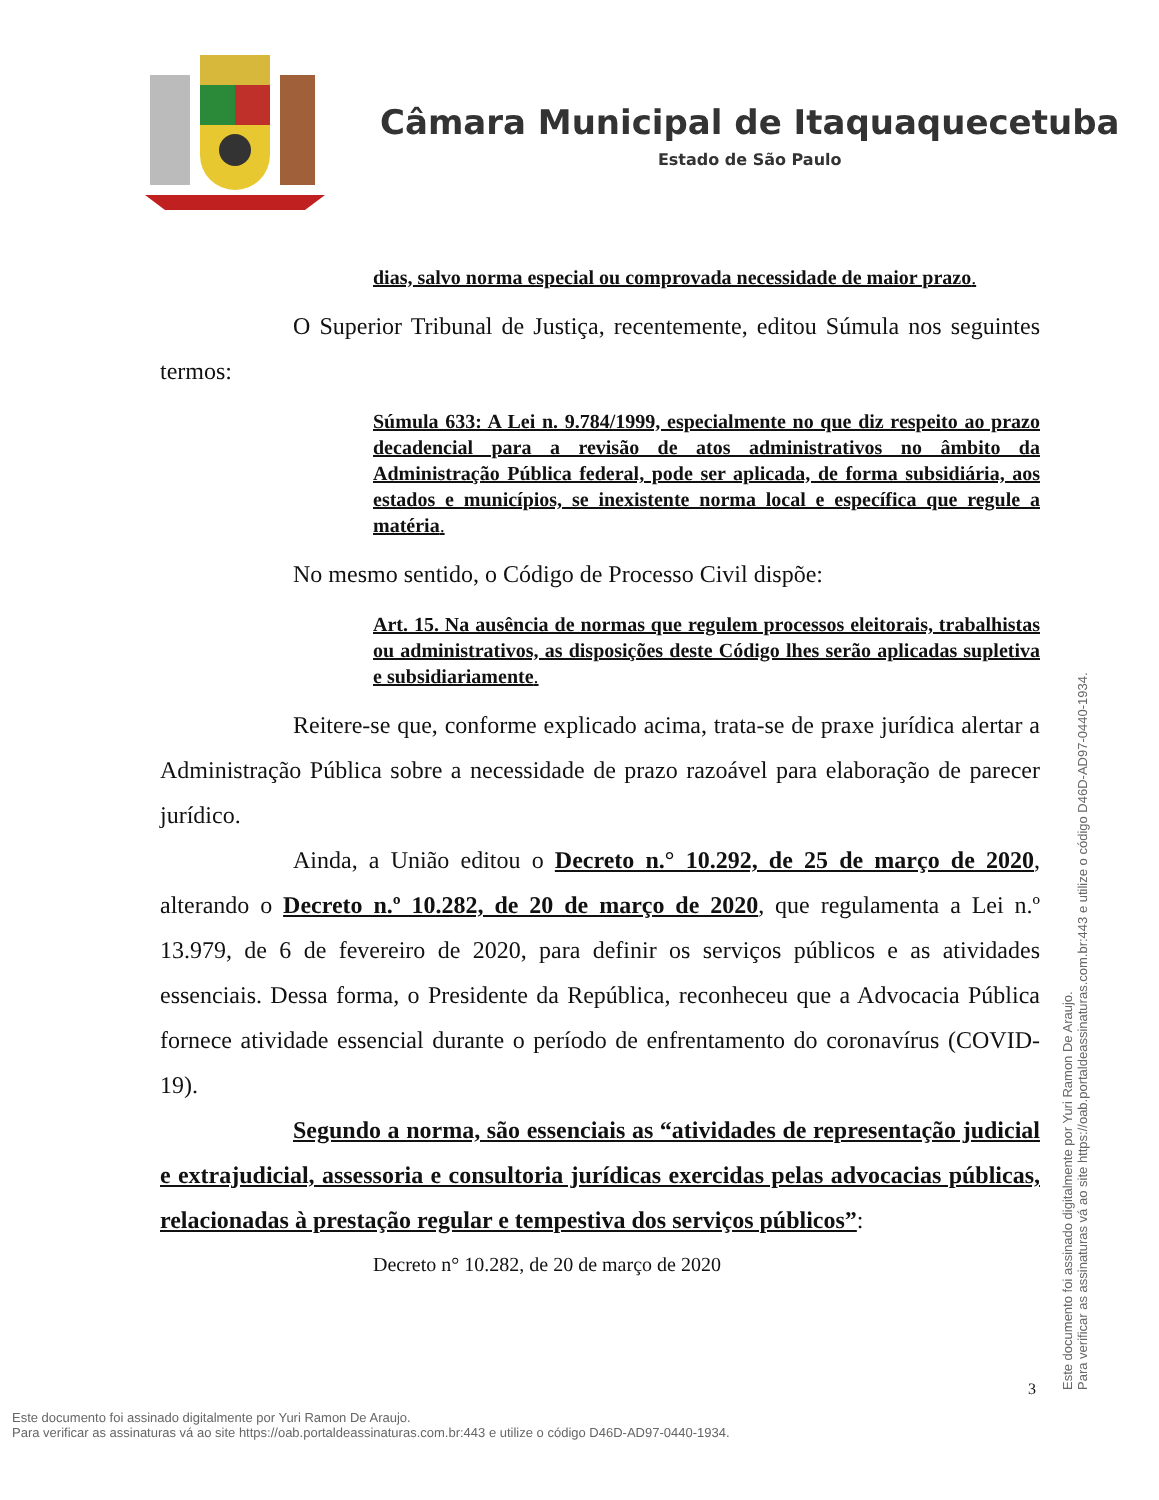Câmara Municipal de Itaquaquecetuba
Estado de São Paulo
dias, salvo norma especial ou comprovada necessidade de maior prazo.
O Superior Tribunal de Justiça, recentemente, editou Súmula nos seguintes termos:
Súmula 633: A Lei n. 9.784/1999, especialmente no que diz respeito ao prazo decadencial para a revisão de atos administrativos no âmbito da Administração Pública federal, pode ser aplicada, de forma subsidiária, aos estados e municípios, se inexistente norma local e específica que regule a matéria.
No mesmo sentido, o Código de Processo Civil dispõe:
Art. 15. Na ausência de normas que regulem processos eleitorais, trabalhistas ou administrativos, as disposições deste Código lhes serão aplicadas supletiva e subsidiariamente.
Reitere-se que, conforme explicado acima, trata-se de praxe jurídica alertar a Administração Pública sobre a necessidade de prazo razoável para elaboração de parecer jurídico.
Ainda, a União editou o Decreto n.° 10.292, de 25 de março de 2020, alterando o Decreto n.º 10.282, de 20 de março de 2020, que regulamenta a Lei n.º 13.979, de 6 de fevereiro de 2020, para definir os serviços públicos e as atividades essenciais. Dessa forma, o Presidente da República, reconheceu que a Advocacia Pública fornece atividade essencial durante o período de enfrentamento do coronavírus (COVID-19).
Segundo a norma, são essenciais as “atividades de representação judicial e extrajudicial, assessoria e consultoria jurídicas exercidas pelas advocacias públicas, relacionadas à prestação regular e tempestiva dos serviços públicos”:
Decreto n° 10.282, de 20 de março de 2020
3
Este documento foi assinado digitalmente por Yuri Ramon De Araujo.
Para verificar as assinaturas vá ao site https://oab.portaldeassinaturas.com.br:443 e utilize o código D46D-AD97-0440-1934.
Este documento foi assinado digitalmente por Yuri Ramon De Araujo.
Para verificar as assinaturas vá ao site https://oab.portaldeassinaturas.com.br:443 e utilize o código D46D-AD97-0440-1934.